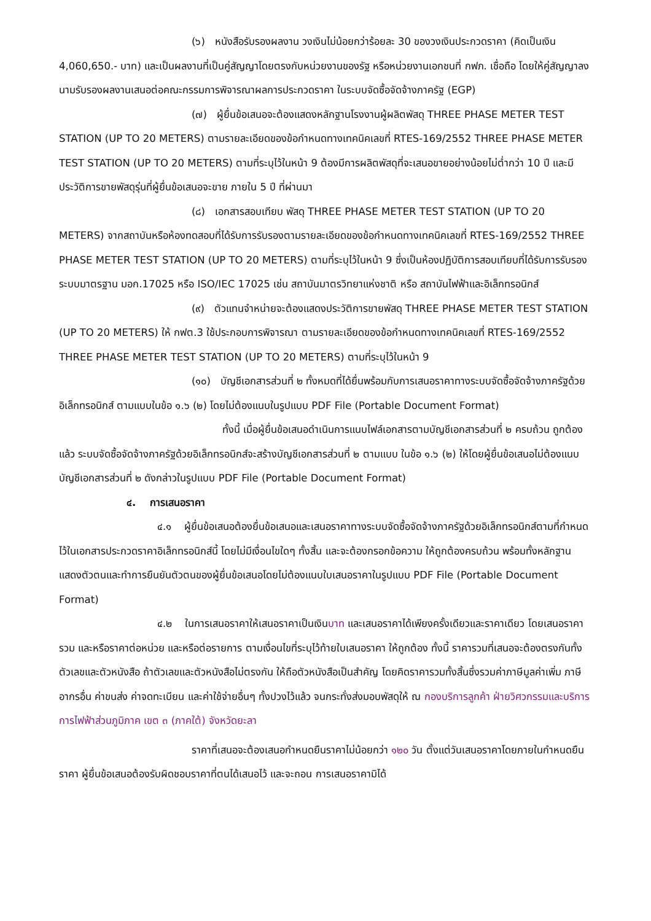(๖) หนังสือรับรองผลงาน วงเงินไม่น้อยกว่าร้อยละ 30 ของวงเงินประกวดราคา (คิดเป็นเงิน 4,060,650.- บาท) และเป็นผลงานที่เป็นคู่สัญญาโดยตรงกับหน่วยงานของรัฐ หรือหน่วยงานเอกชนที่ กฟภ. เชื่อถือ โดยให้คู่สัญญาลงนามรับรองผลงานเสนอต่อคณะกรรมการพิจารณาผลการประกวดราคา ในระบบจัดซื้อจัดจ้างภาครัฐ (EGP)
(๗) ผู้ยื่นข้อเสนอจะต้องแสดงหลักฐานโรงงานผู้ผลิตพัสดุ THREE PHASE METER TEST STATION (UP TO 20 METERS) ตามรายละเอียดของข้อกำหนดทางเทคนิคเลขที่ RTES-169/2552 THREE PHASE METER TEST STATION (UP TO 20 METERS) ตามที่ระบุไว้ในหน้า 9 ต้องมีการผลิตพัสดุที่จะเสนอขายอย่างน้อยไม่ต่ำกว่า 10 ปี และมีประวัติการขายพัสดุรุ่นที่ผู้ยื่นข้อเสนอจะขาย ภายใน 5 ปี ที่ผ่านมา
(๘) เอกสารสอบเทียบ พัสดุ THREE PHASE METER TEST STATION (UP TO 20 METERS) จากสถาบันหรือห้องทดสอบที่ได้รับการรับรองตามรายละเอียดของข้อกำหนดทางเทคนิคเลขที่ RTES-169/2552 THREE PHASE METER TEST STATION (UP TO 20 METERS) ตามที่ระบุไว้ในหน้า 9 ซึ่งเป็นห้องปฏิบัติการสอบเทียบที่ได้รับการรับรองระบบมาตรฐาน มอก.17025 หรือ ISO/IEC 17025 เช่น สถาบันมาตรวิทยาแห่งชาติ หรือ สถาบันไฟฟ้าและอิเล็กทรอนิกส์
(๙) ตัวแทนจำหน่ายจะต้องแสดงประวัติการขายพัสดุ THREE PHASE METER TEST STATION (UP TO 20 METERS) ให้ กฟต.3 ใช้ประกอบการพิจารณา ตามรายละเอียดของข้อกำหนดทางเทคนิคเลขที่ RTES-169/2552 THREE PHASE METER TEST STATION (UP TO 20 METERS) ตามที่ระบุไว้ในหน้า 9
(๑๐) บัญชีเอกสารส่วนที่ ๒ ทั้งหมดที่ได้ยื่นพร้อมกับการเสนอราคาทางระบบจัดซื้อจัดจ้างภาครัฐด้วยอิเล็กทรอนิกส์ ตามแบบในข้อ ๑.๖ (๒) โดยไม่ต้องแนบในรูปแบบ PDF File (Portable Document Format)
ทั้งนี้ เมื่อผู้ยื่นข้อเสนอดำเนินการแนบไฟล์เอกสารตามบัญชีเอกสารส่วนที่ ๒ ครบถ้วน ถูกต้องแล้ว ระบบจัดซื้อจัดจ้างภาครัฐด้วยอิเล็กทรอนิกส์จะสร้างบัญชีเอกสารส่วนที่ ๒ ตามแบบ ในข้อ ๑.๖ (๒) ให้โดยผู้ยื่นข้อเสนอไม่ต้องแนบบัญชีเอกสารส่วนที่ ๒ ดังกล่าวในรูปแบบ PDF File (Portable Document Format)
๔. การเสนอราคา
๔.๑ ผู้ยื่นข้อเสนอต้องยื่นข้อเสนอและเสนอราคาทางระบบจัดซื้อจัดจ้างภาครัฐด้วยอิเล็กทรอนิกส์ตามที่กำหนดไว้ในเอกสารประกวดราคาอิเล็กทรอนิกส์นี้ โดยไม่มีเงื่อนไขใดๆ ทั้งสิ้น และจะต้องกรอกข้อความ ให้ถูกต้องครบถ้วน พร้อมทั้งหลักฐานแสดงตัวตนและทำการยืนยันตัวตนของผู้ยื่นข้อเสนอโดยไม่ต้องแนบใบเสนอราคาในรูปแบบ PDF File (Portable Document Format)
๔.๒ ในการเสนอราคาให้เสนอราคาเป็นเงินบาท และเสนอราคาได้เพียงครั้งเดียวและราคาเดียว โดยเสนอราคารวม และหรือราคาต่อหน่วย และหรือต่อรายการ ตามเงื่อนไขที่ระบุไว้ท้ายใบเสนอราคา ให้ถูกต้อง ทั้งนี้ ราคารวมที่เสนอจะต้องตรงกันทั้งตัวเลขและตัวหนังสือ ถ้าตัวเลขและตัวหนังสือไม่ตรงกัน ให้ถือตัวหนังสือเป็นสำคัญ โดยคิดราคารวมทั้งสิ้นซึ่งรวมค่าภาษีมูลค่าเพิ่ม ภาษีอากรอื่น ค่าขนส่ง ค่าจดทะเบียน และค่าใช้จ่ายอื่นๆ ทั้งปวงไว้แล้ว จนกระทั่งส่งมอบพัสดุให้ ณ กองบริการลูกค้า ฝ่ายวิศวกรรมและบริการ การไฟฟ้าส่วนภูมิภาค เขต ๓ (ภาคใต้) จังหวัดยะลา
ราคาที่เสนอจะต้องเสนอกำหนดยืนราคาไม่น้อยกว่า ๑๒๐ วัน ตั้งแต่วันเสนอราคาโดยภายในกำหนดยืนราคา ผู้ยื่นข้อเสนอต้องรับผิดชอบราคาที่ตนได้เสนอไว้ และจะถอน การเสนอราคามิได้